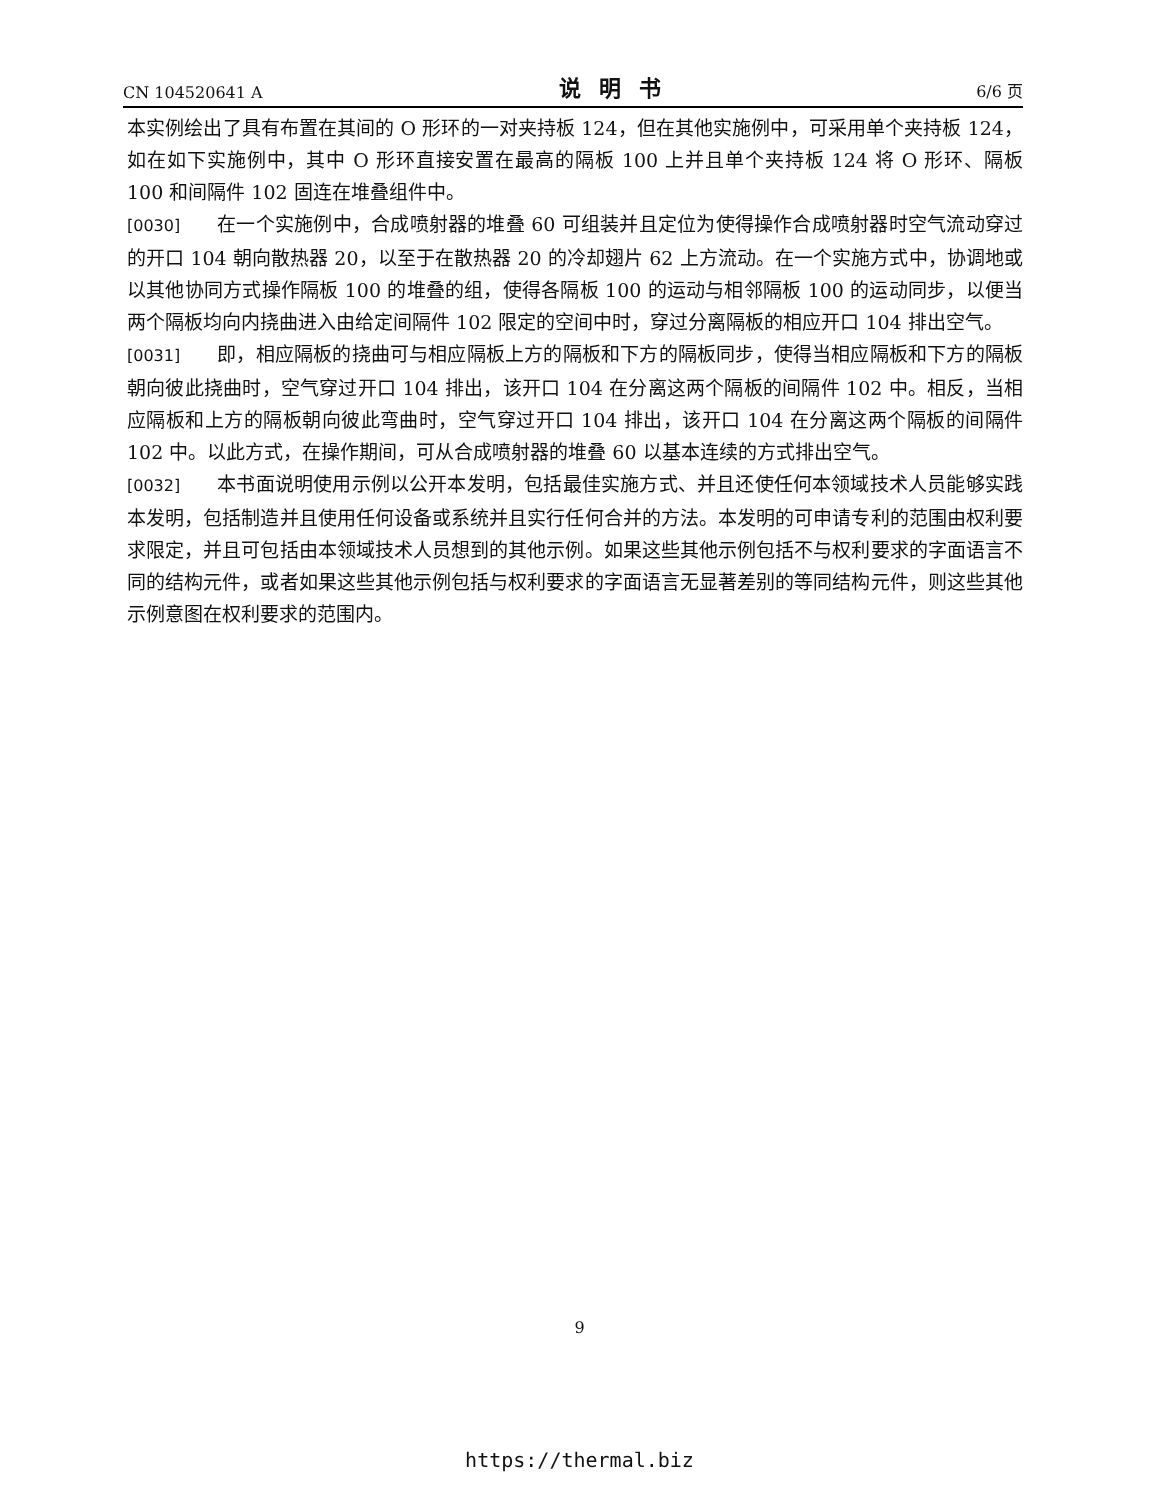CN 104520641 A 说明书 6/6 页
本实例绘出了具有布置在其间的 O 形环的一对夹持板 124，但在其他实施例中，可采用单个夹持板 124，如在如下实施例中，其中 O 形环直接安置在最高的隔板 100 上并且单个夹持板 124 将 O 形环、隔板 100 和间隔件 102 固连在堆叠组件中。
[0030] 在一个实施例中，合成喷射器的堆叠 60 可组装并且定位为使得操作合成喷射器时空气流动穿过的开口 104 朝向散热器 20，以至于在散热器 20 的冷却翅片 62 上方流动。在一个实施方式中，协调地或以其他协同方式操作隔板 100 的堆叠的组，使得各隔板 100 的运动与相邻隔板 100 的运动同步，以便当两个隔板均向内挠曲进入由给定间隔件 102 限定的空间中时，穿过分离隔板的相应开口 104 排出空气。
[0031] 即，相应隔板的挠曲可与相应隔板上方的隔板和下方的隔板同步，使得当相应隔板和下方的隔板朝向彼此挠曲时，空气穿过开口 104 排出，该开口 104 在分离这两个隔板的间隔件 102 中。相反，当相应隔板和上方的隔板朝向彼此弯曲时，空气穿过开口 104 排出，该开口 104 在分离这两个隔板的间隔件 102 中。以此方式，在操作期间，可从合成喷射器的堆叠 60 以基本连续的方式排出空气。
[0032] 本书面说明使用示例以公开本发明，包括最佳实施方式、并且还使任何本领域技术人员能够实践本发明，包括制造并且使用任何设备或系统并且实行任何合并的方法。本发明的可申请专利的范围由权利要求限定，并且可包括由本领域技术人员想到的其他示例。如果这些其他示例包括不与权利要求的字面语言不同的结构元件，或者如果这些其他示例包括与权利要求的字面语言无显著差别的等同结构元件，则这些其他示例意图在权利要求的范围内。
9
https://thermal.biz